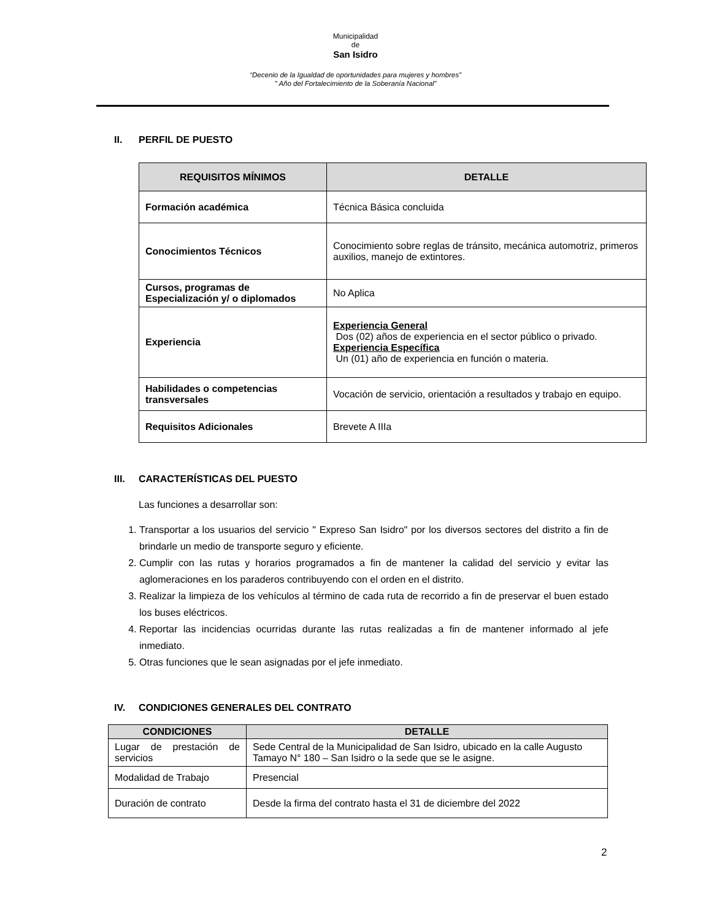Municipalidad
de
San Isidro
“Decenio de la Igualdad de oportunidades para mujeres y hombres”
" Año del Fortalecimiento de la Soberanía Nacional”
II. PERFIL DE PUESTO
| REQUISITOS MÍNIMOS | DETALLE |
| --- | --- |
| Formación académica | Técnica Básica concluida |
| Conocimientos Técnicos | Conocimiento sobre reglas de tránsito, mecánica automotriz, primeros auxilios, manejo de extintores. |
| Cursos, programas de Especialización y/ o diplomados | No Aplica |
| Experiencia | Experiencia General Dos (02) años de experiencia en el sector público o privado. Experiencia Específica Un (01) año de experiencia en función o materia. |
| Habilidades o competencias transversales | Vocación de servicio, orientación a resultados y trabajo en equipo. |
| Requisitos Adicionales | Brevete A IIIa |
III. CARACTERÍSTICAS DEL PUESTO
Las funciones a desarrollar son:
1. Transportar a los usuarios del servicio " Expreso San Isidro" por los diversos sectores del distrito a fin de brindarle un medio de transporte seguro y eficiente.
2. Cumplir con las rutas y horarios programados a fin de mantener la calidad del servicio y evitar las aglomeraciones en los paraderos contribuyendo con el orden en el distrito.
3. Realizar la limpieza de los vehículos al término de cada ruta de recorrido a fin de preservar el buen estado los buses eléctricos.
4. Reportar las incidencias ocurridas durante las rutas realizadas a fin de mantener informado al jefe inmediato.
5. Otras funciones que le sean asignadas por el jefe inmediato.
IV. CONDICIONES GENERALES DEL CONTRATO
| CONDICIONES | DETALLE |
| --- | --- |
| Lugar de prestación de servicios | Sede Central de la Municipalidad de San Isidro, ubicado en la calle Augusto Tamayo N° 180 – San Isidro o la sede que se le asigne. |
| Modalidad de Trabajo | Presencial |
| Duración de contrato | Desde la firma del contrato hasta el 31 de diciembre del 2022 |
2